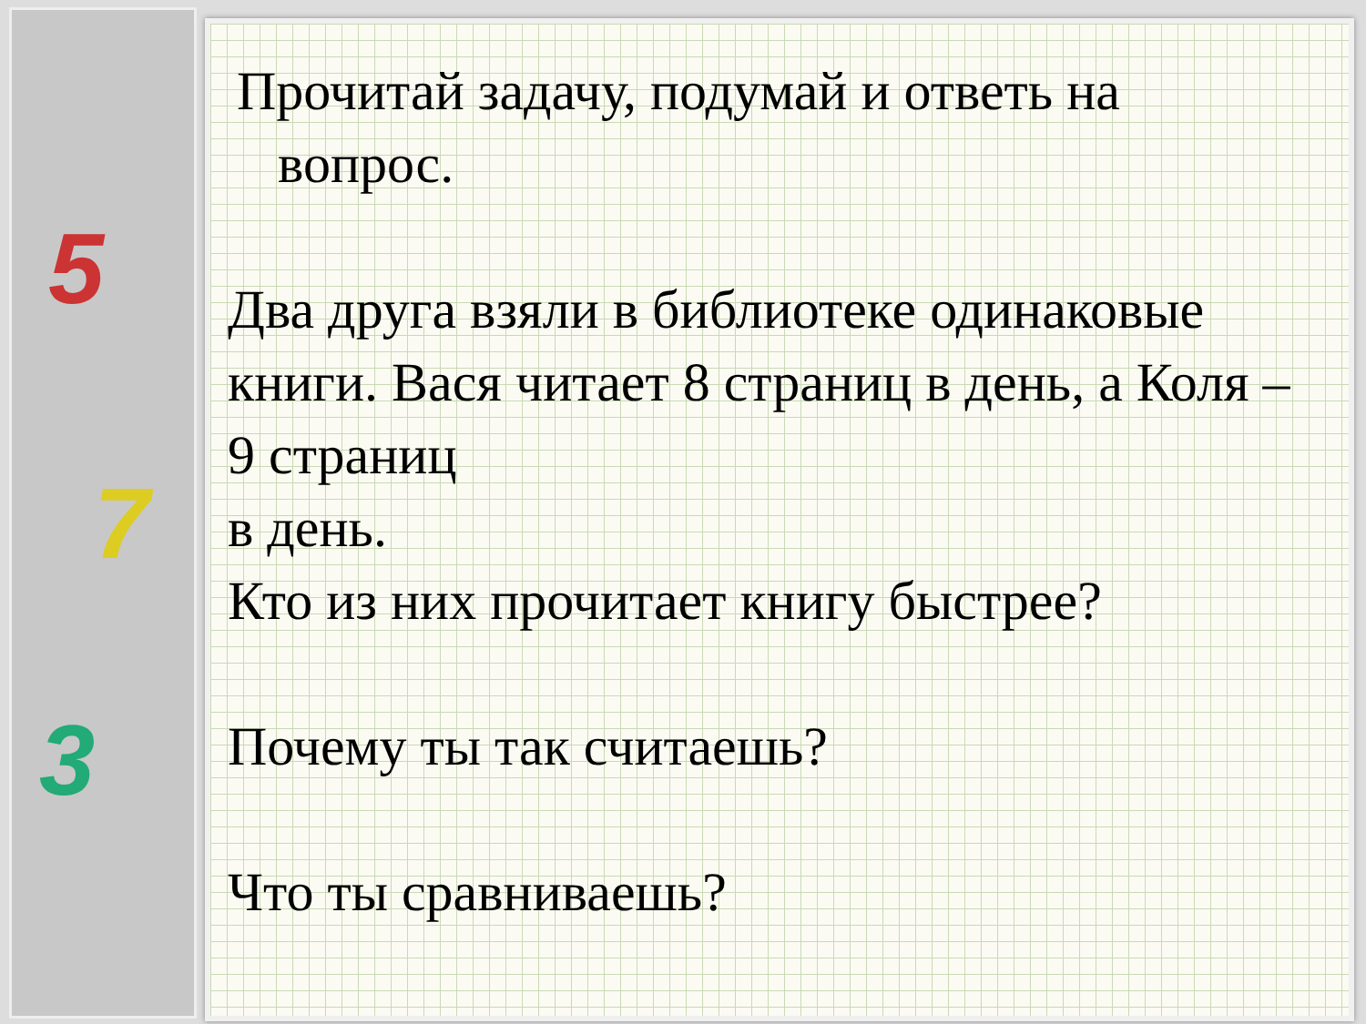5
7
3
Прочитай задачу, подумай и ответь на
вопрос.
Два друга взяли в библиотеке одинаковые книги. Вася читает 8 страниц в день, а Коля – 9 страниц
в день.
Кто из них прочитает книгу быстрее?
Почему ты так считаешь?
Что ты сравниваешь?